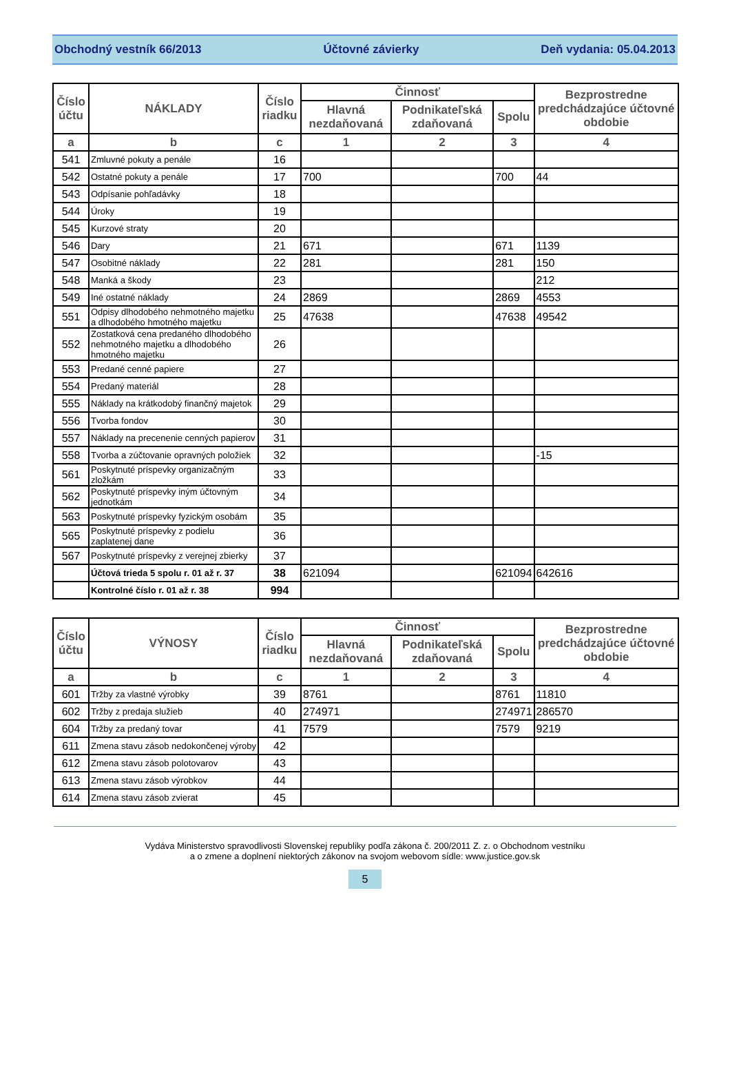Obchodný vestník 66/2013 Účtovné závierky Deň vydania: 05.04.2013
| Číslo účtu | NÁKLADY | Číslo riadku | Činnosť | | | Bezprostredne predchádzajúce účtovné obdobie |
| --- | --- | --- | --- | --- | --- | --- |
| | | | Hlavná nezdaňovaná | Podnikateľská zdaňovaná | Spolu | |
| a | b | c | 1 | 2 | 3 | 4 |
| 541 | Zmluvné pokuty a penále | 16 | | | | |
| 542 | Ostatné pokuty a penále | 17 | 700 | | 700 | 44 |
| 543 | Odpísanie pohľadávky | 18 | | | | |
| 544 | Úroky | 19 | | | | |
| 545 | Kurzové straty | 20 | | | | |
| 546 | Dary | 21 | 671 | | 671 | 1139 |
| 547 | Osobitné náklady | 22 | 281 | | 281 | 150 |
| 548 | Manká a škody | 23 | | | | 212 |
| 549 | Iné ostatné náklady | 24 | 2869 | | 2869 | 4553 |
| 551 | Odpisy dlhodobého nehmotného majetku a dlhodobého hmotného majetku | 25 | 47638 | | 47638 | 49542 |
| 552 | Zostatková cena predaného dlhodobého nehmotného majetku a dlhodobého hmotného majetku | 26 | | | | |
| 553 | Predané cenné papiere | 27 | | | | |
| 554 | Predaný materiál | 28 | | | | |
| 555 | Náklady na krátkodobý finančný majetok | 29 | | | | |
| 556 | Tvorba fondov | 30 | | | | |
| 557 | Náklady na precenenie cenných papierov | 31 | | | | |
| 558 | Tvorba a zúčtovanie opravných položiek | 32 | | | | -15 |
| 561 | Poskytnuté príspevky organizačným zložkám | 33 | | | | |
| 562 | Poskytnuté príspevky iným účtovným jednotkám | 34 | | | | |
| 563 | Poskytnuté príspevky fyzickým osobám | 35 | | | | |
| 565 | Poskytnuté príspevky z podielu zaplatenej dane | 36 | | | | |
| 567 | Poskytnuté príspevky z verejnej zbierky | 37 | | | | |
| | Účtová trieda 5 spolu r. 01 až r. 37 | 38 | 621094 | | 621094 | 642616 |
| | Kontrolné číslo r. 01 až r. 38 | 994 | | | | |
| Číslo účtu | VÝNOSY | Číslo riadku | Činnosť | | | Bezprostredne predchádzajúce účtovné obdobie |
| --- | --- | --- | --- | --- | --- | --- |
| | | | Hlavná nezdaňovaná | Podnikateľská zdaňovaná | Spolu | |
| a | b | c | 1 | 2 | 3 | 4 |
| 601 | Tržby za vlastné výrobky | 39 | 8761 | | 8761 | 11810 |
| 602 | Tržby z predaja služieb | 40 | 274971 | | 274971 | 286570 |
| 604 | Tržby za predaný tovar | 41 | 7579 | | 7579 | 9219 |
| 611 | Zmena stavu zásob nedokončenej výroby | 42 | | | | |
| 612 | Zmena stavu zásob polotovarov | 43 | | | | |
| 613 | Zmena stavu zásob výrobkov | 44 | | | | |
| 614 | Zmena stavu zásob zvierat | 45 | | | | |
Vydáva Ministerstvo spravodlivosti Slovenskej republiky podľa zákona č. 200/2011 Z. z. o Obchodnom vestníku
a o zmene a doplnení niektorých zákonov na svojom webovom sídle: www.justice.gov.sk
5